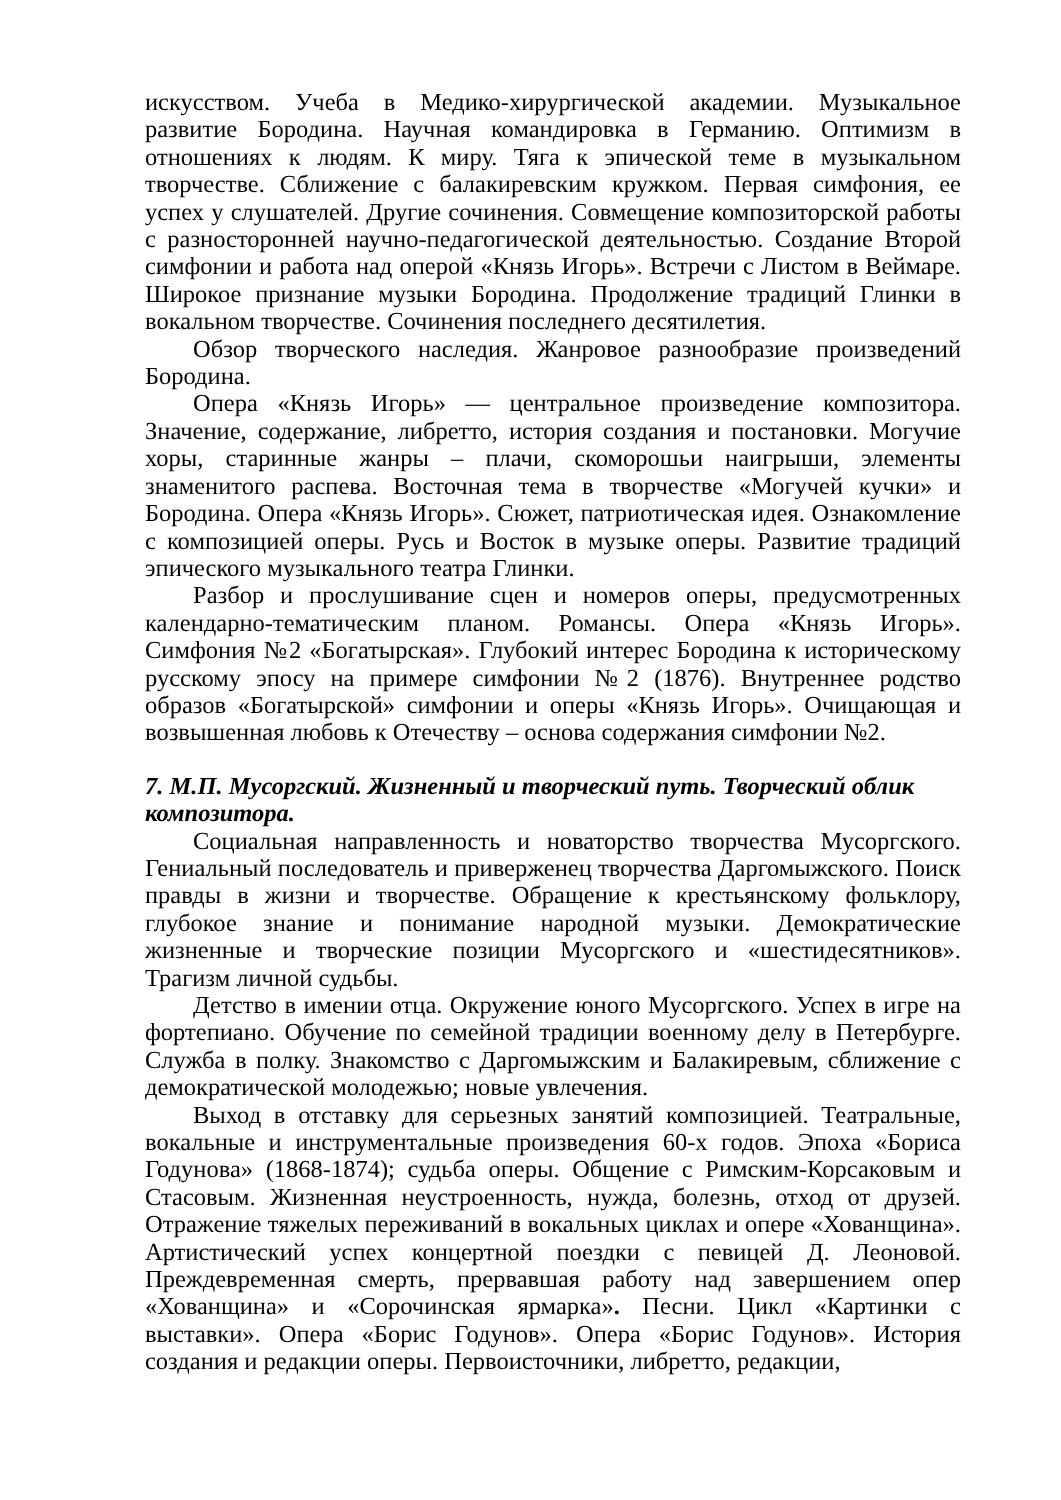искусством. Учеба в Медико-хирургической академии. Музыкальное развитие Бородина. Научная командировка в Германию. Оптимизм в отношениях к людям. К миру. Тяга к эпической теме в музыкальном творчестве. Сближение с балакиревским кружком. Первая симфония, ее успех у слушателей. Другие сочинения. Совмещение композиторской работы с разносторонней научно-педагогической деятельностью. Создание Второй симфонии и работа над оперой «Князь Игорь». Встречи с Листом в Веймаре. Широкое признание музыки Бородина. Продолжение традиций Глинки в вокальном творчестве. Сочинения последнего десятилетия.
Обзор творческого наследия. Жанровое разнообразие произведений Бородина.
Опера «Князь Игорь» — центральное произведение композитора. Значение, содержание, либретто, история создания и постановки. Могучие хоры, старинные жанры – плачи, скоморошьи наигрыши, элементы знаменитого распева. Восточная тема в творчестве «Могучей кучки» и Бородина. Опера «Князь Игорь». Сюжет, патриотическая идея. Ознакомление с композицией оперы. Русь и Восток в музыке оперы. Развитие традиций эпического музыкального театра Глинки.
Разбор и прослушивание сцен и номеров оперы, предусмотренных календарно-тематическим планом. Романсы. Опера «Князь Игорь». Симфония №2 «Богатырская». Глубокий интерес Бородина к историческому русскому эпосу на примере симфонии №2 (1876). Внутреннее родство образов «Богатырской» симфонии и оперы «Князь Игорь». Очищающая и возвышенная любовь к Отечеству – основа содержания симфонии №2.
7. М.П. Мусоргский. Жизненный и творческий путь. Творческий облик композитора.
Социальная направленность и новаторство творчества Мусоргского. Гениальный последователь и приверженец творчества Даргомыжского. Поиск правды в жизни и творчестве. Обращение к крестьянскому фольклору, глубокое знание и понимание народной музыки. Демократические жизненные и творческие позиции Мусоргского и «шестидесятников». Трагизм личной судьбы.
Детство в имении отца. Окружение юного Мусоргского. Успех в игре на фортепиано. Обучение по семейной традиции военному делу в Петербурге. Служба в полку. Знакомство с Даргомыжским и Балакиревым, сближение с демократической молодежью; новые увлечения.
Выход в отставку для серьезных занятий композицией. Театральные, вокальные и инструментальные произведения 60-х годов. Эпоха «Бориса Годунова» (1868-1874); судьба оперы. Общение с Римским-Корсаковым и Стасовым. Жизненная неустроенность, нужда, болезнь, отход от друзей. Отражение тяжелых переживаний в вокальных циклах и опере «Хованщина». Артистический успех концертной поездки с певицей Д. Леоновой. Преждевременная смерть, прервавшая работу над завершением опер «Хованщина» и «Сорочинская ярмарка». Песни. Цикл «Картинки с выставки». Опера «Борис Годунов». Опера «Борис Годунов». История создания и редакции оперы. Первоисточники, либретто, редакции,